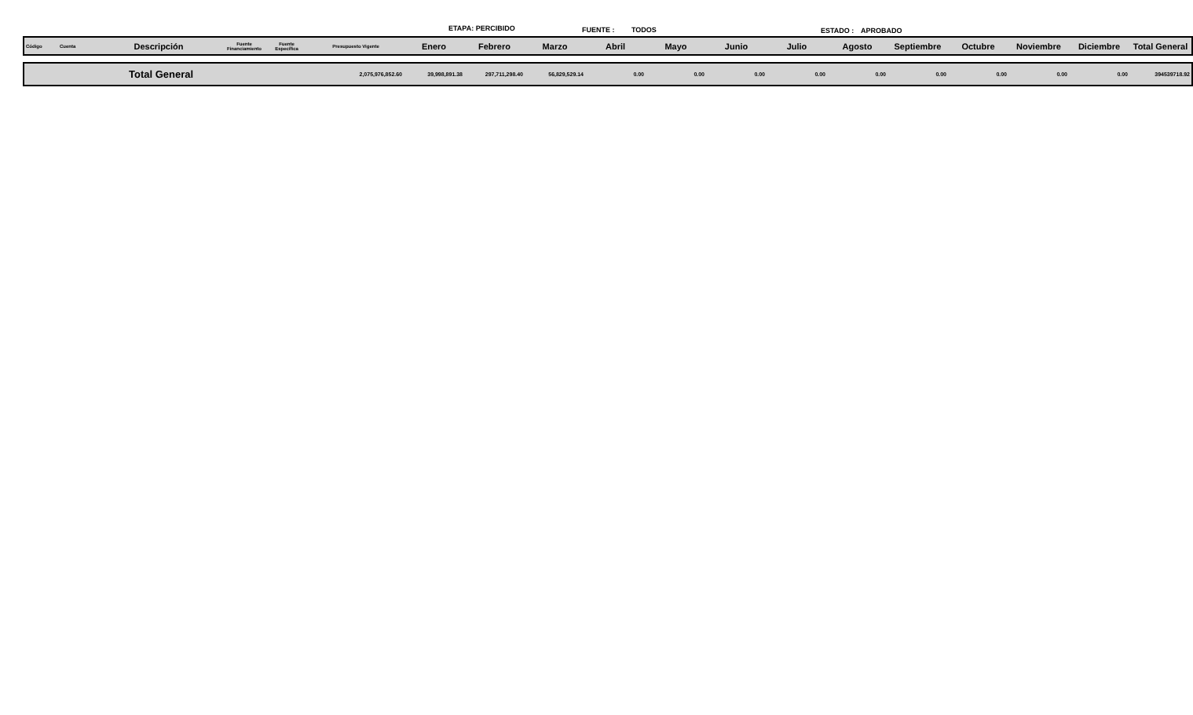ETAPA: PERCIBIDO FUENTE : TODOS ESTADO : APROBADO
| Código | Cuenta | Descripción | Fuente Financiamiento | Fuente Específica | Presupuesto Vigente | Enero | Febrero | Marzo | Abril | Mayo | Junio | Julio | Agosto | Septiembre | Octubre | Noviembre | Diciembre | Total General |
| --- | --- | --- | --- | --- | --- | --- | --- | --- | --- | --- | --- | --- | --- | --- | --- | --- | --- | --- |
| | | Total General | 2,075,976,852.60 | 39,998,891.38 | 297,711,298.40 | 56,829,529.14 | 0.00 | 0.00 | 0.00 | 0.00 | 0.00 | 0.00 | 0.00 | 0.00 | 0.00 | 394539718.92 |